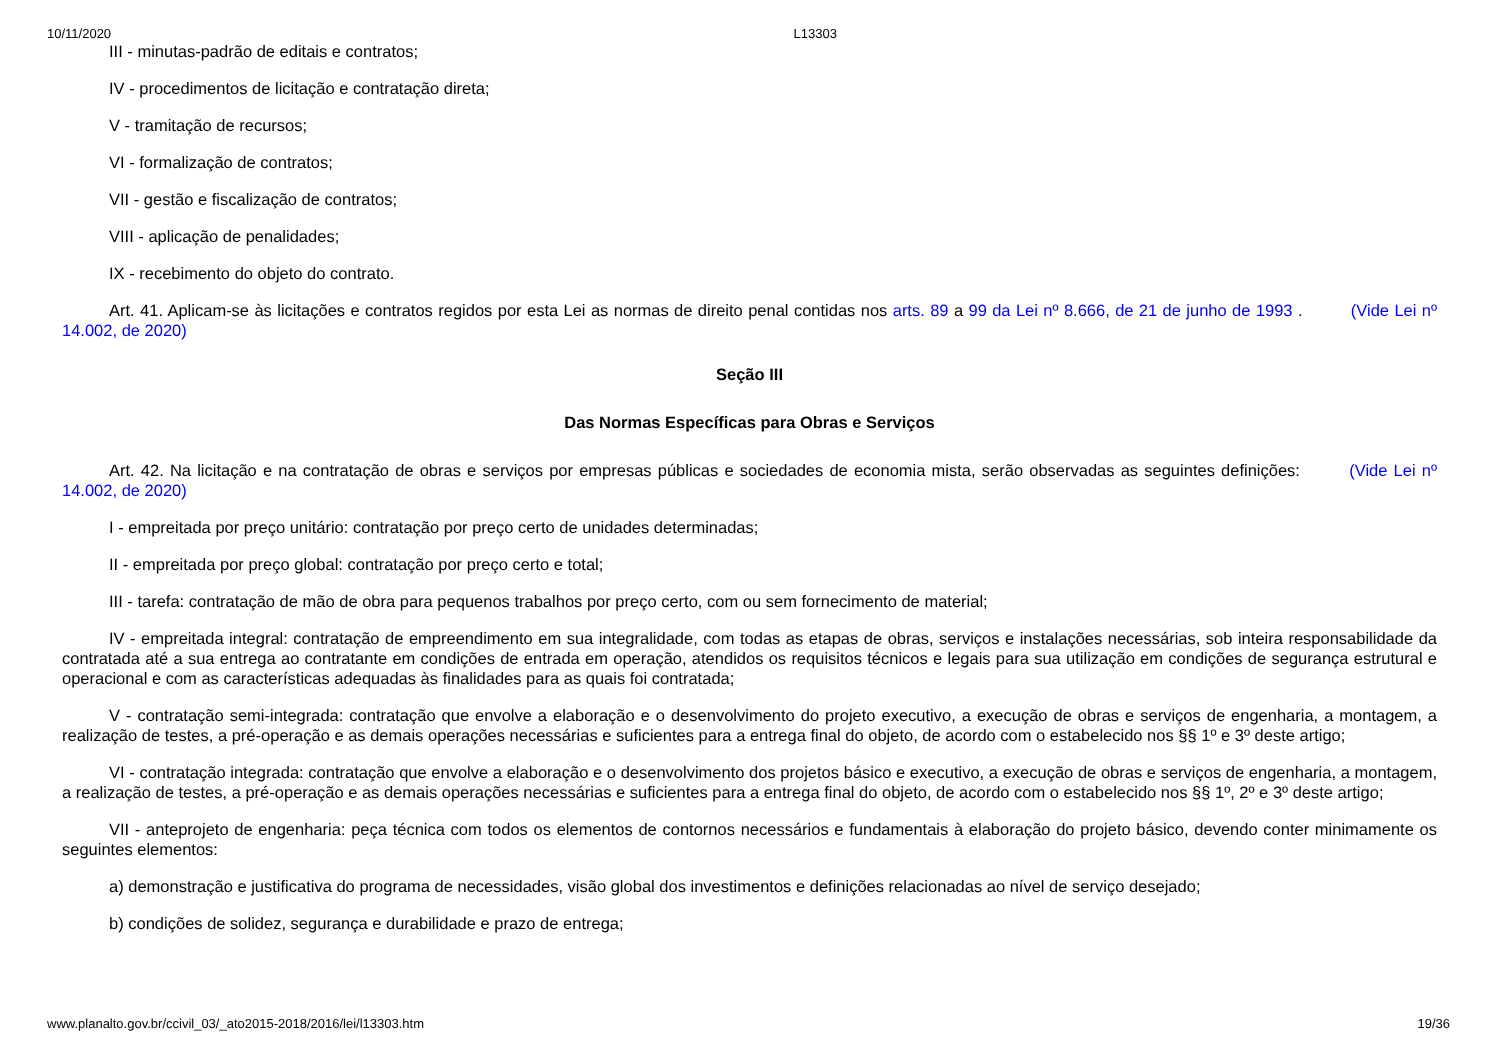10/11/2020 L13303
III - minutas-padrão de editais e contratos;
IV - procedimentos de licitação e contratação direta;
V - tramitação de recursos;
VI - formalização de contratos;
VII - gestão e fiscalização de contratos;
VIII - aplicação de penalidades;
IX - recebimento do objeto do contrato.
Art. 41. Aplicam-se às licitações e contratos regidos por esta Lei as normas de direito penal contidas nos arts. 89 a 99 da Lei nº 8.666, de 21 de junho de 1993 . (Vide Lei nº 14.002, de 2020)
Seção III
Das Normas Específicas para Obras e Serviços
Art. 42. Na licitação e na contratação de obras e serviços por empresas públicas e sociedades de economia mista, serão observadas as seguintes definições: (Vide Lei nº 14.002, de 2020)
I - empreitada por preço unitário: contratação por preço certo de unidades determinadas;
II - empreitada por preço global: contratação por preço certo e total;
III - tarefa: contratação de mão de obra para pequenos trabalhos por preço certo, com ou sem fornecimento de material;
IV - empreitada integral: contratação de empreendimento em sua integralidade, com todas as etapas de obras, serviços e instalações necessárias, sob inteira responsabilidade da contratada até a sua entrega ao contratante em condições de entrada em operação, atendidos os requisitos técnicos e legais para sua utilização em condições de segurança estrutural e operacional e com as características adequadas às finalidades para as quais foi contratada;
V - contratação semi-integrada: contratação que envolve a elaboração e o desenvolvimento do projeto executivo, a execução de obras e serviços de engenharia, a montagem, a realização de testes, a pré-operação e as demais operações necessárias e suficientes para a entrega final do objeto, de acordo com o estabelecido nos §§ 1º e 3º deste artigo;
VI - contratação integrada: contratação que envolve a elaboração e o desenvolvimento dos projetos básico e executivo, a execução de obras e serviços de engenharia, a montagem, a realização de testes, a pré-operação e as demais operações necessárias e suficientes para a entrega final do objeto, de acordo com o estabelecido nos §§ 1º, 2º e 3º deste artigo;
VII - anteprojeto de engenharia: peça técnica com todos os elementos de contornos necessários e fundamentais à elaboração do projeto básico, devendo conter minimamente os seguintes elementos:
a) demonstração e justificativa do programa de necessidades, visão global dos investimentos e definições relacionadas ao nível de serviço desejado;
b) condições de solidez, segurança e durabilidade e prazo de entrega;
www.planalto.gov.br/ccivil_03/_ato2015-2018/2016/lei/l13303.htm 19/36